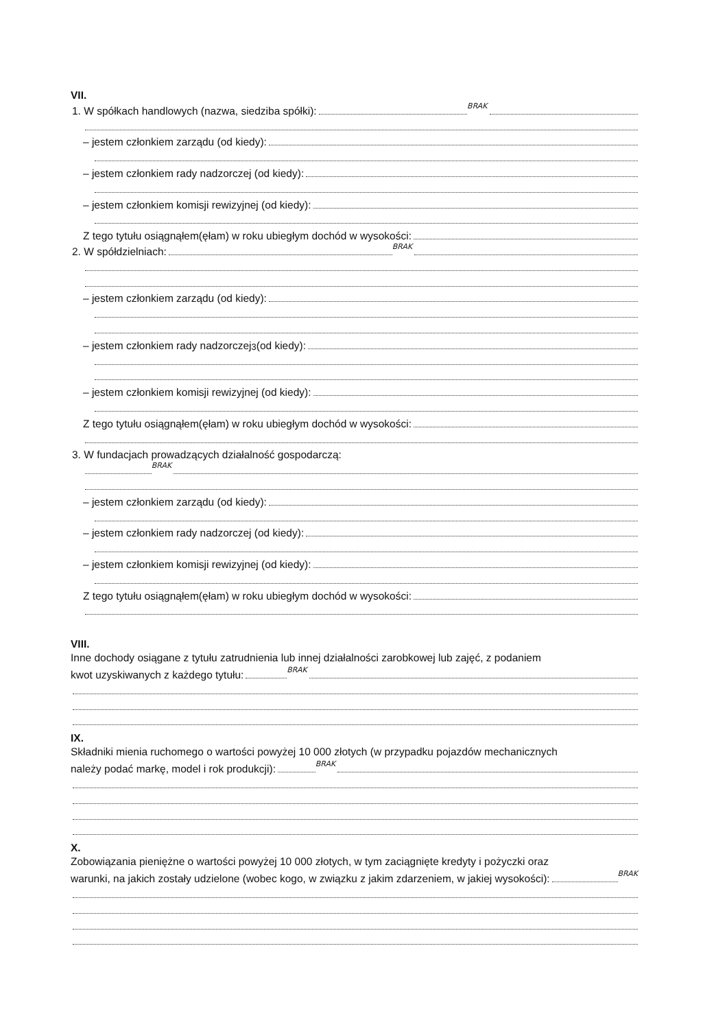VII.
1. W spółkach handlowych (nazwa, siedziba spółki): BRAK
– jestem członkiem zarządu (od kiedy):
– jestem członkiem rady nadzorczej (od kiedy):
– jestem członkiem komisji rewizyjnej (od kiedy):
Z tego tytułu osiągnąłem(ęłam) w roku ubiegłym dochód w wysokości:
2. W spółdzielniach: BRAK
– jestem członkiem zarządu (od kiedy):
– jestem członkiem rady nadzorczej<sup>3</sup> (od kiedy):
– jestem członkiem komisji rewizyjnej (od kiedy):
Z tego tytułu osiągnąłem(ęłam) w roku ubiegłym dochód w wysokości:
3. W fundacjach prowadzących działalność gospodarczą:
BRAK
– jestem członkiem zarządu (od kiedy):
– jestem członkiem rady nadzorczej (od kiedy):
– jestem członkiem komisji rewizyjnej (od kiedy):
Z tego tytułu osiągnąłem(ęłam) w roku ubiegłym dochód w wysokości:
VIII.
Inne dochody osiągane z tytułu zatrudnienia lub innej działalności zarobkowej lub zajęć, z podaniem
kwot uzyskiwanych z każdego tytułu: BRAK
IX.
Składniki mienia ruchomego o wartości powyżej 10 000 złotych (w przypadku pojazdów mechanicznych
należy podać markę, model i rok produkcji): BRAK
X.
Zobowiązania pieniężne o wartości powyżej 10 000 złotych, w tym zaciągnięte kredyty i pożyczki oraz
warunki, na jakich zostały udzielone (wobec kogo, w związku z jakim zdarzeniem, w jakiej wysokości): BRAK